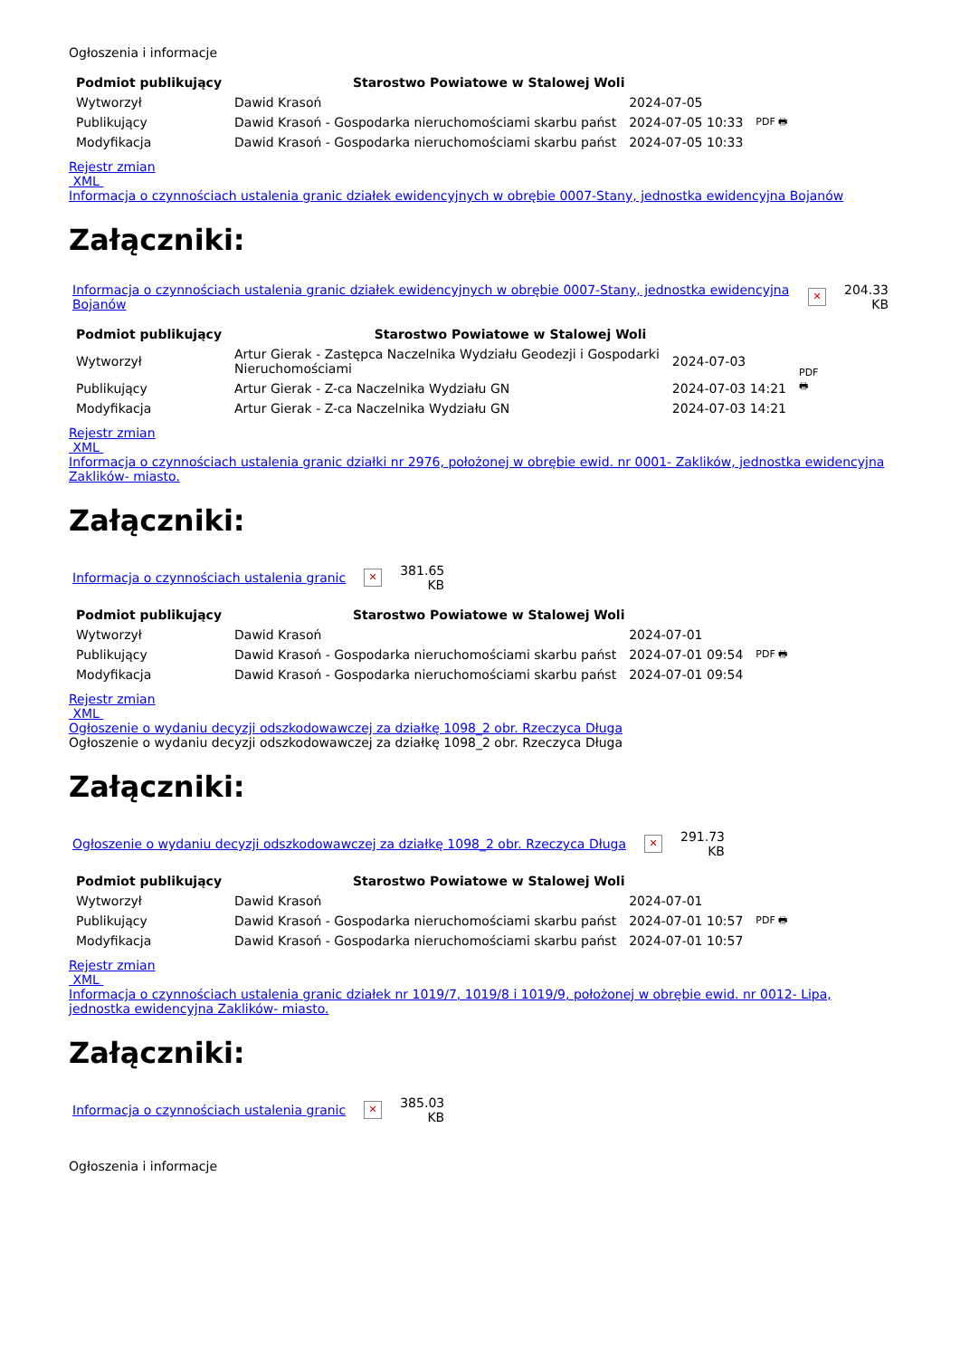Ogłoszenia i informacje
| Podmiot publikujący | Starostwo Powiatowe w Stalowej Woli | | |
| Wytworzył | Dawid Krasoń | 2024-07-05 | PDF 🖶 |
| Publikujący | Dawid Krasoń - Gospodarka nieruchomościami skarbu państ | 2024-07-05 10:33 | |
| Modyfikacja | Dawid Krasoń - Gospodarka nieruchomościami skarbu państ | 2024-07-05 10:33 | |
Rejestr zmian
XML
Informacja o czynnościach ustalenia granic działek ewidencyjnych w obrębie 0007-Stany, jednostka ewidencyjna Bojanów
Załączniki:
| Informacja o czynnościach ustalenia granic działek ewidencyjnych w obrębie 0007-Stany, jednostka ewidencyjna Bojanów | ✕ | 204.33 KB |
| Podmiot publikujący | Starostwo Powiatowe w Stalowej Woli | | |
| Wytworzył | Artur Gierak - Zastępca Naczelnika Wydziału Geodezji i Gospodarki Nieruchomościami | 2024-07-03 | PDF 🖶 |
| Publikujący | Artur Gierak - Z-ca Naczelnika Wydziału GN | 2024-07-03 14:21 | |
| Modyfikacja | Artur Gierak - Z-ca Naczelnika Wydziału GN | 2024-07-03 14:21 | |
Rejestr zmian
XML
Informacja o czynnościach ustalenia granic działki nr 2976, położonej w obrębie ewid. nr 0001- Zaklików, jednostka ewidencyjna Zaklików- miasto.
Załączniki:
| Informacja o czynnościach ustalenia granic | ✕ | 381.65 KB |
| Podmiot publikujący | Starostwo Powiatowe w Stalowej Woli | | |
| Wytworzył | Dawid Krasoń | 2024-07-01 | PDF 🖶 |
| Publikujący | Dawid Krasoń - Gospodarka nieruchomościami skarbu państ | 2024-07-01 09:54 | |
| Modyfikacja | Dawid Krasoń - Gospodarka nieruchomościami skarbu państ | 2024-07-01 09:54 | |
Rejestr zmian
XML
Ogłoszenie o wydaniu decyzji odszkodowawczej za działkę 1098_2 obr. Rzeczyca Długa
Ogłoszenie o wydaniu decyzji odszkodowawczej za działkę 1098_2 obr. Rzeczyca Długa
Załączniki:
| Ogłoszenie o wydaniu decyzji odszkodowawczej za działkę 1098_2 obr. Rzeczyca Długa | ✕ | 291.73 KB |
| Podmiot publikujący | Starostwo Powiatowe w Stalowej Woli | | |
| Wytworzył | Dawid Krasoń | 2024-07-01 | PDF 🖶 |
| Publikujący | Dawid Krasoń - Gospodarka nieruchomościami skarbu państ | 2024-07-01 10:57 | |
| Modyfikacja | Dawid Krasoń - Gospodarka nieruchomościami skarbu państ | 2024-07-01 10:57 | |
Rejestr zmian
XML
Informacja o czynnościach ustalenia granic działek nr 1019/7, 1019/8 i 1019/9, położonej w obrębie ewid. nr 0012- Lipa, jednostka ewidencyjna Zaklików- miasto.
Załączniki:
| Informacja o czynnościach ustalenia granic | ✕ | 385.03 KB |
Ogłoszenia i informacje